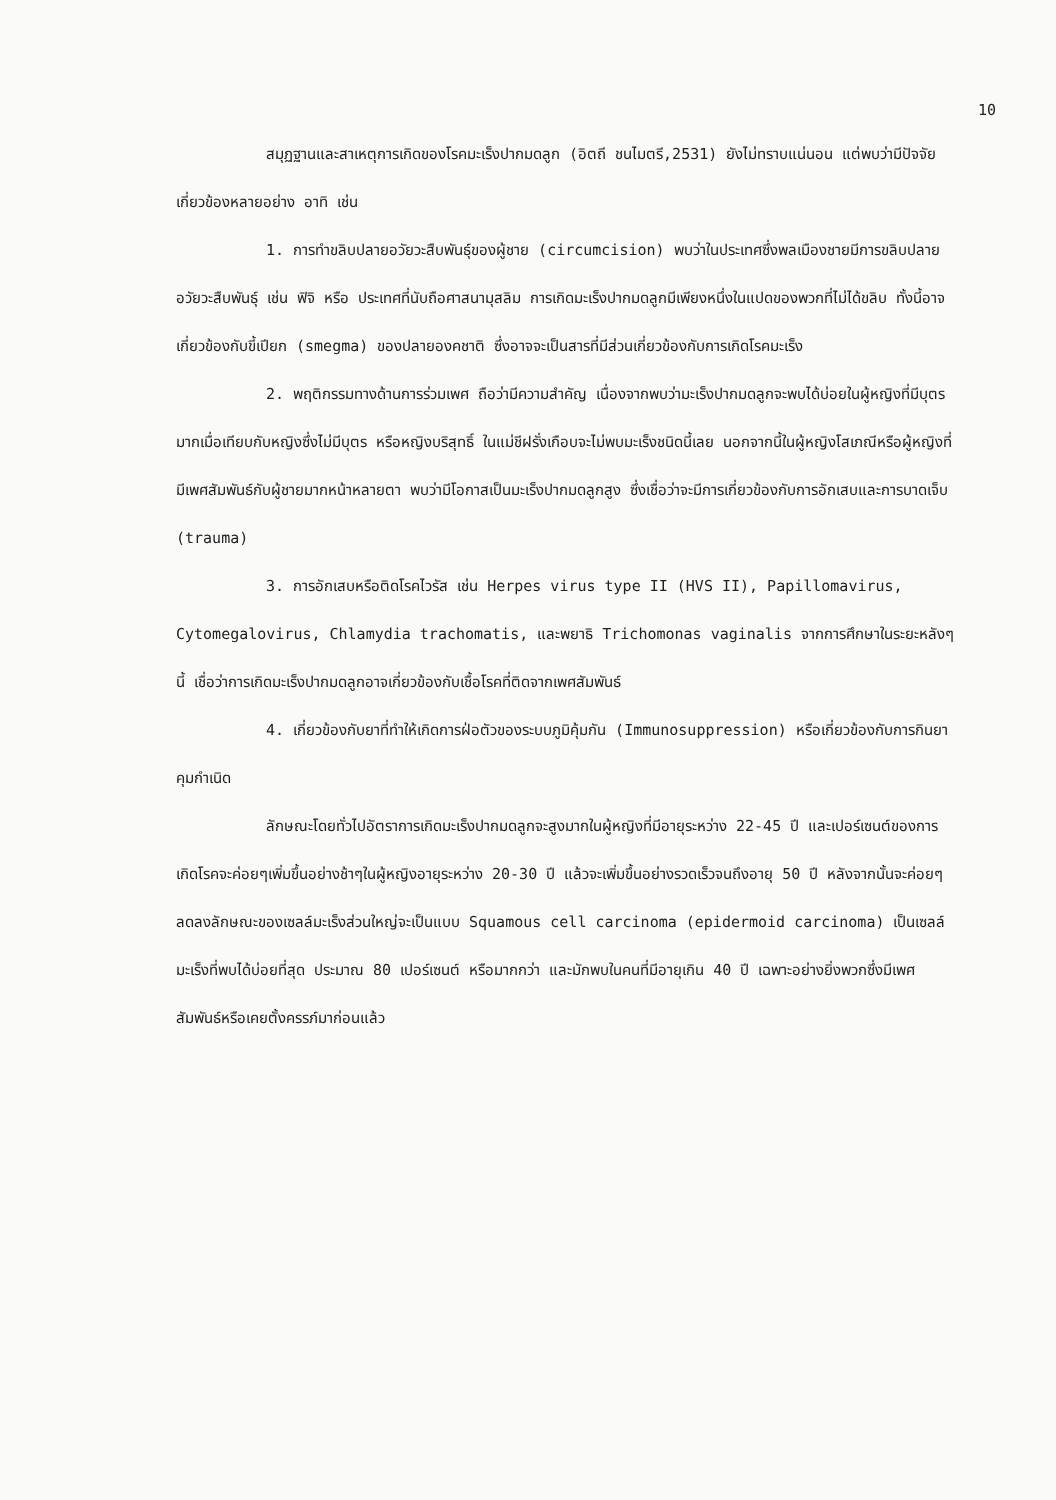10
สมุฏฐานและสาเหตุการเกิดของโรคมะเร็งปากมดลูก (อิตถี ชนไมตรี,2531) ยังไม่ทราบแน่นอน แต่พบว่ามีปัจจัยเกี่ยวข้องหลายอย่าง อาทิ เช่น
1. การทำขลิบปลายอวัยวะสืบพันธุ์ของผู้ชาย (circumcision) พบว่าในประเทศซึ่งพลเมืองชายมีการขลิบปลายอวัยวะสืบพันธุ์ เช่น ฟิจิ หรือ ประเทศที่นับถือศาสนามุสลิม การเกิดมะเร็งปากมดลูกมีเพียงหนึ่งในแปดของพวกที่ไม่ได้ขลิบ ทั้งนี้อาจเกี่ยวข้องกับขี้เปียก (smegma) ของปลายองคชาติ ซึ่งอาจจะเป็นสารที่มีส่วนเกี่ยวข้องกับการเกิดโรคมะเร็ง
2. พฤติกรรมทางด้านการร่วมเพศ ถือว่ามีความสำคัญ เนื่องจากพบว่ามะเร็งปากมดลูกจะพบได้บ่อยในผู้หญิงที่มีบุตรมากเมื่อเทียบกับหญิงซึ่งไม่มีบุตร หรือหญิงบริสุทธิ์ ในแม่ชีฝรั่งเกือบจะไม่พบมะเร็งชนิดนี้เลย นอกจากนี้ในผู้หญิงโสเภณีหรือผู้หญิงที่มีเพศสัมพันธ์กับผู้ชายมากหน้าหลายตา พบว่ามีโอกาสเป็นมะเร็งปากมดลูกสูง ซึ่งเชื่อว่าจะมีการเกี่ยวข้องกับการอักเสบและการบาดเจ็บ (trauma)
3. การอักเสบหรือติดโรคไวรัส เช่น Herpes virus type II (HVS II), Papillomavirus, Cytomegalovirus, Chlamydia trachomatis, และพยาธิ Trichomonas vaginalis จากการศึกษาในระยะหลังๆนี้ เชื่อว่าการเกิดมะเร็งปากมดลูกอาจเกี่ยวข้องกับเชื้อโรคที่ติดจากเพศสัมพันธ์
4. เกี่ยวข้องกับยาที่ทำให้เกิดการฝ่อตัวของระบบภูมิคุ้มกัน (Immunosuppression) หรือเกี่ยวข้องกับการกินยาคุมกำเนิด
ลักษณะโดยทั่วไปอัตราการเกิดมะเร็งปากมดลูกจะสูงมากในผู้หญิงที่มีอายุระหว่าง 22-45 ปี และเปอร์เซนต์ของการเกิดโรคจะค่อยๆเพิ่มขึ้นอย่างช้าๆในผู้หญิงอายุระหว่าง 20-30 ปี แล้วจะเพิ่มขึ้นอย่างรวดเร็วจนถึงอายุ 50 ปี หลังจากนั้นจะค่อยๆลดลงลักษณะของเซลล์มะเร็งส่วนใหญ่จะเป็นแบบ Squamous cell carcinoma (epidermoid carcinoma) เป็นเซลล์มะเร็งที่พบได้บ่อยที่สุด ประมาณ 80 เปอร์เซนต์ หรือมากกว่า และมักพบในคนที่มีอายุเกิน 40 ปี เฉพาะอย่างยิ่งพวกซึ่งมีเพศสัมพันธ์หรือเคยตั้งครรภ์มาก่อนแล้ว